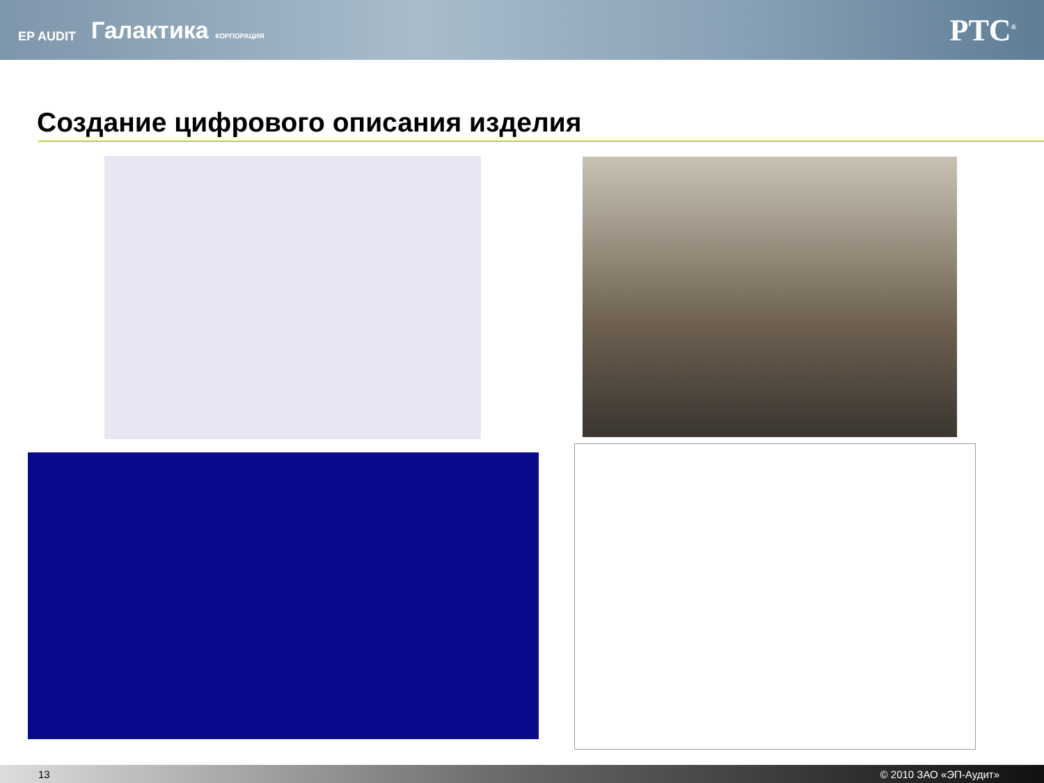EP AUDIT Галактика КОРПОРАЦИЯ
PTC<sup>®</sup>
Создание цифрового описания изделия
13 © 2010 ЗАО «ЭП-Аудит»